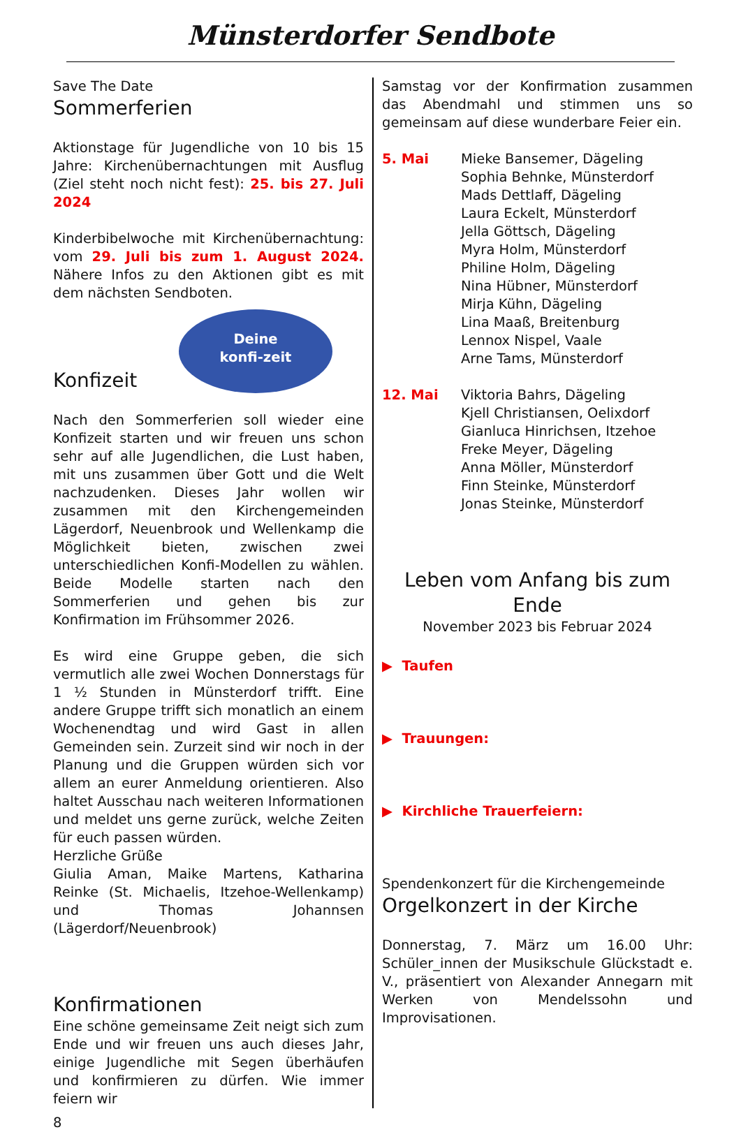Münsterdorfer Sendbote
Save The Date
Sommerferien
Aktionstage für Jugendliche von 10 bis 15 Jahre: Kirchenübernachtungen mit Ausflug (Ziel steht noch nicht fest): 25. bis 27. Juli 2024
Kinderbibelwoche mit Kirchenübernachtung: vom 29. Juli bis zum 1. August 2024. Nähere Infos zu den Aktionen gibt es mit dem nächsten Sendboten.
Konfizeit
Deine
konfi-zeit
Nach den Sommerferien soll wieder eine Konfizeit starten und wir freuen uns schon sehr auf alle Jugendlichen, die Lust haben, mit uns zusammen über Gott und die Welt nachzudenken. Dieses Jahr wollen wir zusammen mit den Kirchengemeinden Lägerdorf, Neuenbrook und Wellenkamp die Möglichkeit bieten, zwischen zwei unterschiedlichen Konfi-Modellen zu wählen. Beide Modelle starten nach den Sommerferien und gehen bis zur Konfirmation im Frühsommer 2026.
Es wird eine Gruppe geben, die sich vermutlich alle zwei Wochen Donnerstags für 1 ½ Stunden in Münsterdorf trifft. Eine andere Gruppe trifft sich monatlich an einem Wochenendtag und wird Gast in allen Gemeinden sein. Zurzeit sind wir noch in der Planung und die Gruppen würden sich vor allem an eurer Anmeldung orientieren. Also haltet Ausschau nach weiteren Informationen und meldet uns gerne zurück, welche Zeiten für euch passen würden.
Herzliche Grüße
Giulia Aman, Maike Martens, Katharina Reinke (St. Michaelis, Itzehoe-Wellenkamp) und Thomas Johannsen (Lägerdorf/Neuenbrook)
Konfirmationen
Eine schöne gemeinsame Zeit neigt sich zum Ende und wir freuen uns auch dieses Jahr, einige Jugendliche mit Segen überhäufen und konfirmieren zu dürfen. Wie immer feiern wir
Samstag vor der Konfirmation zusammen das Abendmahl und stimmen uns so gemeinsam auf diese wunderbare Feier ein.
5. Mai Mieke Bansemer, Dägeling
Sophia Behnke, Münsterdorf
Mads Dettlaff, Dägeling
Laura Eckelt, Münsterdorf
Jella Göttsch, Dägeling
Myra Holm, Münsterdorf
Philine Holm, Dägeling
Nina Hübner, Münsterdorf
Mirja Kühn, Dägeling
Lina Maaß, Breitenburg
Lennox Nispel, Vaale
Arne Tams, Münsterdorf
12. Mai Viktoria Bahrs, Dägeling
Kjell Christiansen, Oelixdorf
Gianluca Hinrichsen, Itzehoe
Freke Meyer, Dägeling
Anna Möller, Münsterdorf
Finn Steinke, Münsterdorf
Jonas Steinke, Münsterdorf
Leben vom Anfang bis zum Ende
November 2023 bis Februar 2024
▶ Taufen
▶ Trauungen:
▶ Kirchliche Trauerfeiern:
Spendenkonzert für die Kirchengemeinde
Orgelkonzert in der Kirche
Donnerstag, 7. März um 16.00 Uhr: Schüler_innen der Musikschule Glückstadt e. V., präsentiert von Alexander Annegarn mit Werken von Mendelssohn und Improvisationen.
8